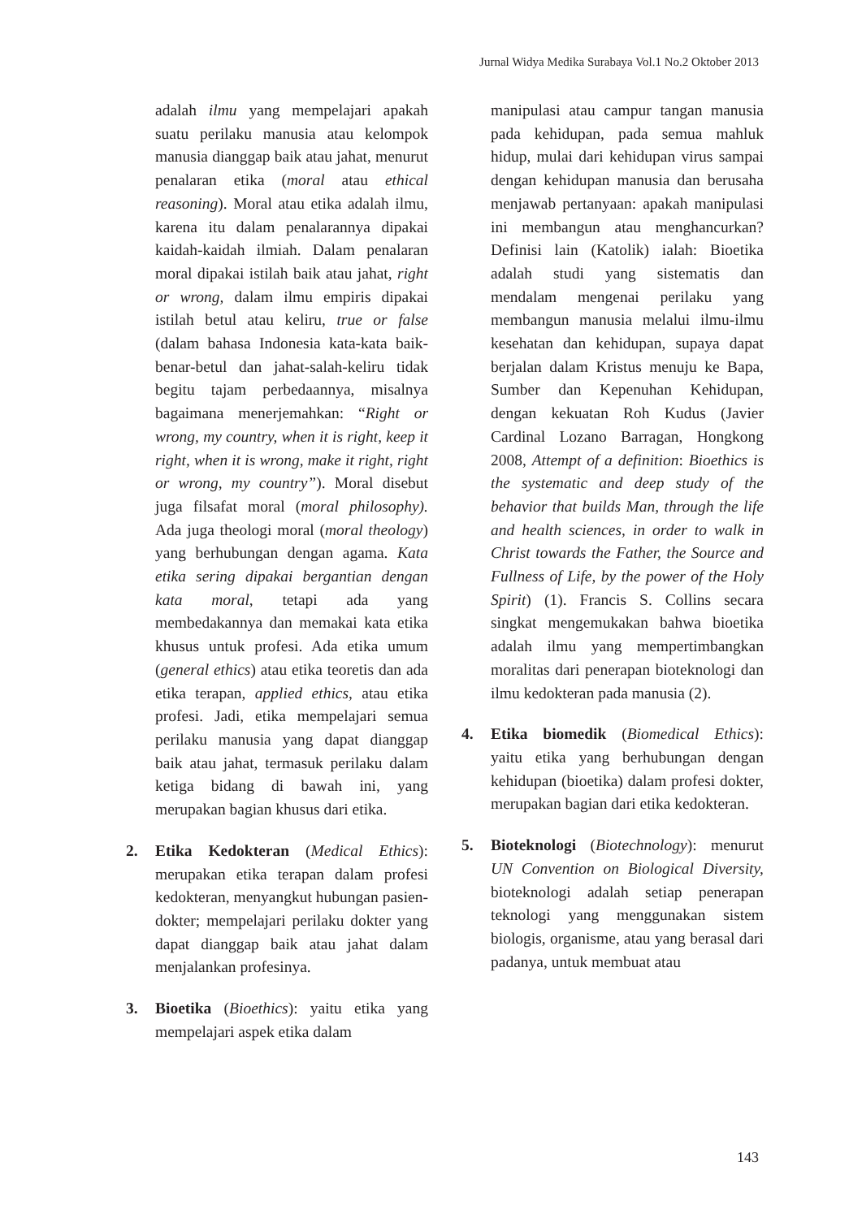Jurnal Widya Medika Surabaya Vol.1 No.2 Oktober 2013
adalah ilmu yang mempelajari apakah suatu perilaku manusia atau kelompok manusia dianggap baik atau jahat, menurut penalaran etika (moral atau ethical reasoning). Moral atau etika adalah ilmu, karena itu dalam penalarannya dipakai kaidah-kaidah ilmiah. Dalam penalaran moral dipakai istilah baik atau jahat, right or wrong, dalam ilmu empiris dipakai istilah betul atau keliru, true or false (dalam bahasa Indonesia kata-kata baik-benar-betul dan jahat-salah-keliru tidak begitu tajam perbedaannya, misalnya bagaimana menerjemahkan: “Right or wrong, my country, when it is right, keep it right, when it is wrong, make it right, right or wrong, my country”). Moral disebut juga filsafat moral (moral philosophy). Ada juga theologi moral (moral theology) yang berhubungan dengan agama. Kata etika sering dipakai bergantian dengan kata moral, tetapi ada yang membedakannya dan memakai kata etika khusus untuk profesi. Ada etika umum (general ethics) atau etika teoretis dan ada etika terapan, applied ethics, atau etika profesi. Jadi, etika mempelajari semua perilaku manusia yang dapat dianggap baik atau jahat, termasuk perilaku dalam ketiga bidang di bawah ini, yang merupakan bagian khusus dari etika.
2. Etika Kedokteran (Medical Ethics): merupakan etika terapan dalam profesi kedokteran, menyangkut hubungan pasien-dokter; mempelajari perilaku dokter yang dapat dianggap baik atau jahat dalam menjalankan profesinya.
3. Bioetika (Bioethics): yaitu etika yang mempelajari aspek etika dalam
manipulasi atau campur tangan manusia pada kehidupan, pada semua mahluk hidup, mulai dari kehidupan virus sampai dengan kehidupan manusia dan berusaha menjawab pertanyaan: apakah manipulasi ini membangun atau menghancurkan? Definisi lain (Katolik) ialah: Bioetika adalah studi yang sistematis dan mendalam mengenai perilaku yang membangun manusia melalui ilmu-ilmu kesehatan dan kehidupan, supaya dapat berjalan dalam Kristus menuju ke Bapa, Sumber dan Kepenuhan Kehidupan, dengan kekuatan Roh Kudus (Javier Cardinal Lozano Barragan, Hongkong 2008, Attempt of a definition: Bioethics is the systematic and deep study of the behavior that builds Man, through the life and health sciences, in order to walk in Christ towards the Father, the Source and Fullness of Life, by the power of the Holy Spirit) (1). Francis S. Collins secara singkat mengemukakan bahwa bioetika adalah ilmu yang mempertimbangkan moralitas dari penerapan bioteknologi dan ilmu kedokteran pada manusia (2).
4. Etika biomedik (Biomedical Ethics): yaitu etika yang berhubungan dengan kehidupan (bioetika) dalam profesi dokter, merupakan bagian dari etika kedokteran.
5. Bioteknologi (Biotechnology): menurut UN Convention on Biological Diversity, bioteknologi adalah setiap penerapan teknologi yang menggunakan sistem biologis, organisme, atau yang berasal dari padanya, untuk membuat atau
143